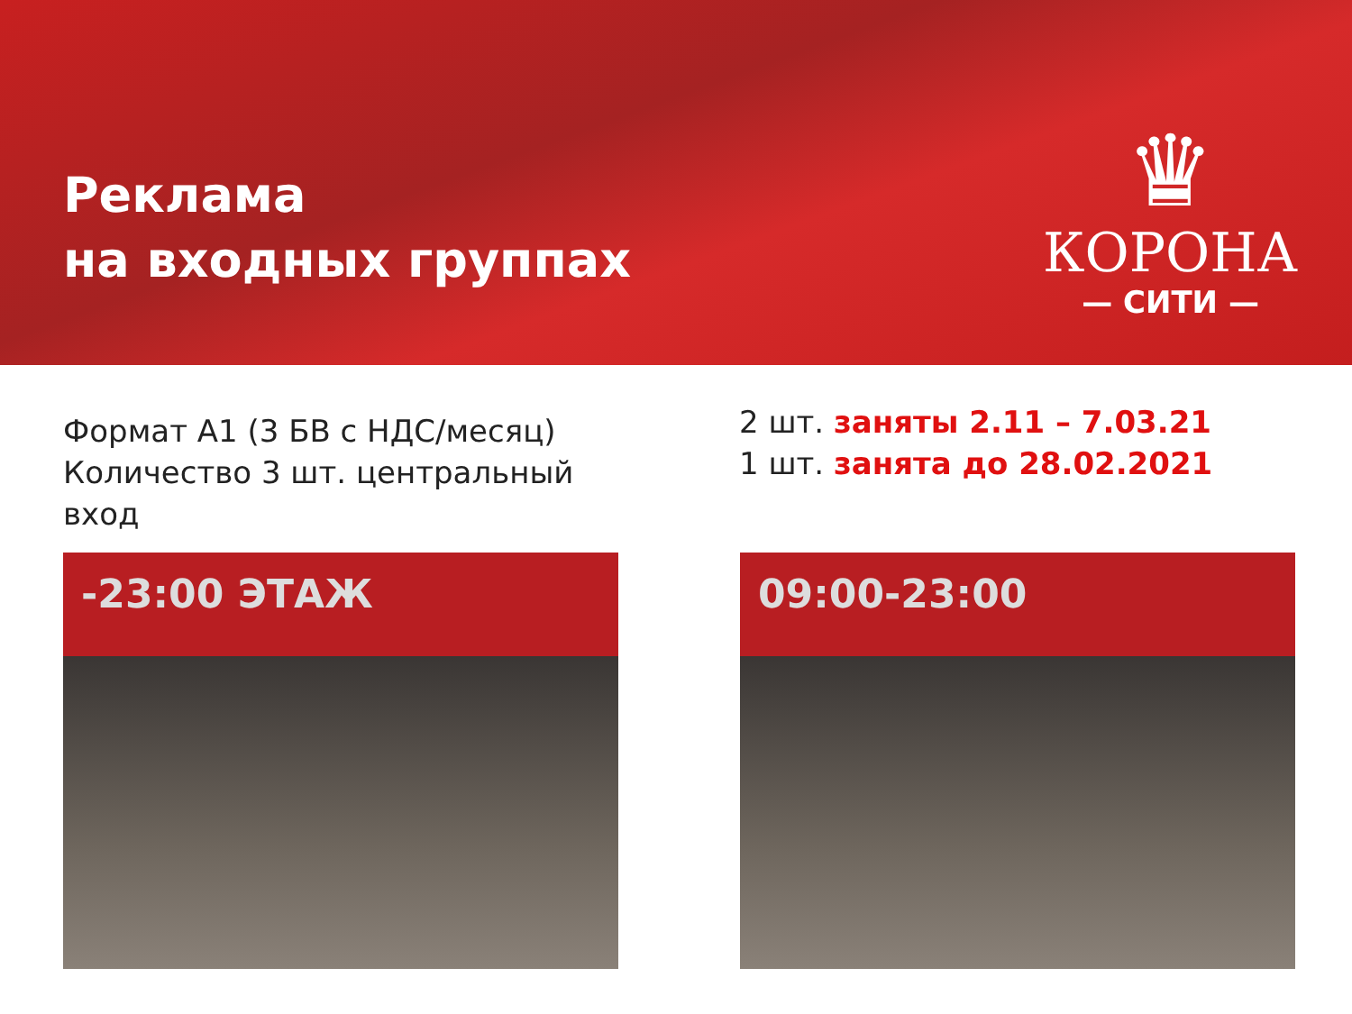Реклама
на входных группах
♛
КОРОНА
— СИТИ —
Формат А1 (3 БВ с НДС/месяц)
Количество 3 шт. центральный
вход
2 шт. заняты 2.11 – 7.03.21
1 шт. занята до 28.02.2021
-23:00 ЭТАЖ 09:00-23:00